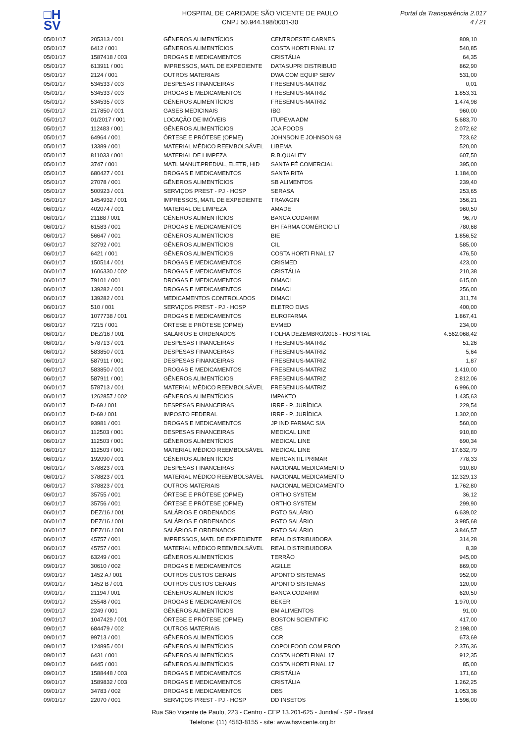□H
SV
HOSPITAL DE CARIDADE SÃO VICENTE DE PAULO
CNPJ 50.944.198/0001-30
Portal da Transparência 2.017
4 / 21
| 05/01/17 | 205313 / 001 | GÊNEROS ALIMENTÍCIOS | CENTROESTE CARNES | 809,10 |
| 05/01/17 | 6412 / 001 | GÊNEROS ALIMENTÍCIOS | COSTA HORTI FINAL 17 | 540,85 |
| 05/01/17 | 1587418 / 003 | DROGAS E MEDICAMENTOS | CRISTÁLIA | 64,35 |
| 05/01/17 | 613911 / 001 | IMPRESSOS, MATL DE EXPEDIENTE | DATASUPRI DISTRIBUID | 862,90 |
| 05/01/17 | 2124 / 001 | OUTROS MATERIAIS | DWA COM EQUIP SERV | 531,00 |
| 05/01/17 | 534533 / 003 | DESPESAS FINANCEIRAS | FRESENIUS-MATRIZ | 0,01 |
| 05/01/17 | 534533 / 003 | DROGAS E MEDICAMENTOS | FRESENIUS-MATRIZ | 1.853,31 |
| 05/01/17 | 534535 / 003 | GÊNEROS ALIMENTÍCIOS | FRESENIUS-MATRIZ | 1.474,98 |
| 05/01/17 | 217850 / 001 | GASES MEDICINAIS | IBG | 960,00 |
| 05/01/17 | 01/2017 / 001 | LOCAÇÃO DE IMÓVEIS | ITUPEVA ADM | 5.683,70 |
| 05/01/17 | 112483 / 001 | GÊNEROS ALIMENTÍCIOS | JCA FOODS | 2.072,62 |
| 05/01/17 | 64964 / 001 | ÓRTESE E PRÓTESE (OPME) | JOHNSON E JOHNSON 68 | 723,62 |
| 05/01/17 | 13389 / 001 | MATERIAL MÉDICO REEMBOLSÁVEL | LIBEMA | 520,00 |
| 05/01/17 | 811033 / 001 | MATERIAL DE LIMPEZA | R.B.QUALITY | 607,50 |
| 05/01/17 | 3747 / 001 | MATL MANUT.PREDIAL, ELETR, HID | SANTA FÉ COMERCIAL | 395,00 |
| 05/01/17 | 680427 / 001 | DROGAS E MEDICAMENTOS | SANTA RITA | 1.184,00 |
| 05/01/17 | 27078 / 001 | GÊNEROS ALIMENTÍCIOS | SB ALIMENTOS | 239,40 |
| 05/01/17 | 500923 / 001 | SERVIÇOS PREST - PJ - HOSP | SERASA | 253,65 |
| 05/01/17 | 1454932 / 001 | IMPRESSOS, MATL DE EXPEDIENTE | TRAVAGIN | 356,21 |
| 06/01/17 | 402074 / 001 | MATERIAL DE LIMPEZA | AMADE | 960,50 |
| 06/01/17 | 21188 / 001 | GÊNEROS ALIMENTÍCIOS | BANCA CODARIM | 96,70 |
| 06/01/17 | 61583 / 001 | DROGAS E MEDICAMENTOS | BH FARMA COMÉRCIO LT | 780,68 |
| 06/01/17 | 56647 / 001 | GÊNEROS ALIMENTÍCIOS | BIE | 1.856,52 |
| 06/01/17 | 32792 / 001 | GÊNEROS ALIMENTÍCIOS | CIL | 585,00 |
| 06/01/17 | 6421 / 001 | GÊNEROS ALIMENTÍCIOS | COSTA HORTI FINAL 17 | 476,50 |
| 06/01/17 | 150514 / 001 | DROGAS E MEDICAMENTOS | CRISMED | 423,00 |
| 06/01/17 | 1606330 / 002 | DROGAS E MEDICAMENTOS | CRISTÁLIA | 210,38 |
| 06/01/17 | 79101 / 001 | DROGAS E MEDICAMENTOS | DIMACI | 615,00 |
| 06/01/17 | 139282 / 001 | DROGAS E MEDICAMENTOS | DIMACI | 256,00 |
| 06/01/17 | 139282 / 001 | MEDICAMENTOS CONTROLADOS | DIMACI | 311,74 |
| 06/01/17 | 510 / 001 | SERVIÇOS PREST - PJ - HOSP | ELETRO DIAS | 400,00 |
| 06/01/17 | 1077738 / 001 | DROGAS E MEDICAMENTOS | EUROFARMA | 1.867,41 |
| 06/01/17 | 7215 / 001 | ÓRTESE E PRÓTESE (OPME) | EVMED | 234,00 |
| 06/01/17 | DEZ/16 / 001 | SALÁRIOS E ORDENADOS | FOLHA DEZEMBRO/2016 - HOSPITAL | 4.562.068,42 |
| 06/01/17 | 578713 / 001 | DESPESAS FINANCEIRAS | FRESENIUS-MATRIZ | 51,26 |
| 06/01/17 | 583850 / 001 | DESPESAS FINANCEIRAS | FRESENIUS-MATRIZ | 5,64 |
| 06/01/17 | 587911 / 001 | DESPESAS FINANCEIRAS | FRESENIUS-MATRIZ | 1,87 |
| 06/01/17 | 583850 / 001 | DROGAS E MEDICAMENTOS | FRESENIUS-MATRIZ | 1.410,00 |
| 06/01/17 | 587911 / 001 | GÊNEROS ALIMENTÍCIOS | FRESENIUS-MATRIZ | 2.812,06 |
| 06/01/17 | 578713 / 001 | MATERIAL MÉDICO REEMBOLSÁVEL | FRESENIUS-MATRIZ | 6.996,00 |
| 06/01/17 | 1262857 / 002 | GÊNEROS ALIMENTÍCIOS | IMPAKTO | 1.435,63 |
| 06/01/17 | D-69 / 001 | DESPESAS FINANCEIRAS | IRRF - P. JURÍDICA | 229,54 |
| 06/01/17 | D-69 / 001 | IMPOSTO FEDERAL | IRRF - P. JURÍDICA | 1.302,00 |
| 06/01/17 | 93981 / 001 | DROGAS E MEDICAMENTOS | JP IND FARMAC S/A | 560,00 |
| 06/01/17 | 112503 / 001 | DESPESAS FINANCEIRAS | MEDICAL LINE | 910,80 |
| 06/01/17 | 112503 / 001 | GÊNEROS ALIMENTÍCIOS | MEDICAL LINE | 690,34 |
| 06/01/17 | 112503 / 001 | MATERIAL MÉDICO REEMBOLSÁVEL | MEDICAL LINE | 17.632,79 |
| 06/01/17 | 192090 / 001 | GÊNEROS ALIMENTÍCIOS | MERCANTIL PRIMAR | 778,33 |
| 06/01/17 | 378823 / 001 | DESPESAS FINANCEIRAS | NACIONAL MEDICAMENTO | 910,80 |
| 06/01/17 | 378823 / 001 | MATERIAL MÉDICO REEMBOLSÁVEL | NACIONAL MEDICAMENTO | 12.329,13 |
| 06/01/17 | 378823 / 001 | OUTROS MATERIAIS | NACIONAL MEDICAMENTO | 1.762,80 |
| 06/01/17 | 35755 / 001 | ÓRTESE E PRÓTESE (OPME) | ORTHO SYSTEM | 36,12 |
| 06/01/17 | 35756 / 001 | ÓRTESE E PRÓTESE (OPME) | ORTHO SYSTEM | 299,90 |
| 06/01/17 | DEZ/16 / 001 | SALÁRIOS E ORDENADOS | PGTO SALÁRIO | 6.639,02 |
| 06/01/17 | DEZ/16 / 001 | SALÁRIOS E ORDENADOS | PGTO SALÁRIO | 3.985,68 |
| 06/01/17 | DEZ/16 / 001 | SALÁRIOS E ORDENADOS | PGTO SALÁRIO | 3.846,57 |
| 06/01/17 | 45757 / 001 | IMPRESSOS, MATL DE EXPEDIENTE | REAL DISTRIBUIDORA | 314,28 |
| 06/01/17 | 45757 / 001 | MATERIAL MÉDICO REEMBOLSÁVEL | REAL DISTRIBUIDORA | 8,39 |
| 06/01/17 | 63249 / 001 | GÊNEROS ALIMENTÍCIOS | TERRÃO | 945,00 |
| 09/01/17 | 30610 / 002 | DROGAS E MEDICAMENTOS | AGILLE | 869,00 |
| 09/01/17 | 1452 A / 001 | OUTROS CUSTOS GERAIS | APONTO SISTEMAS | 952,00 |
| 09/01/17 | 1452 B / 001 | OUTROS CUSTOS GERAIS | APONTO SISTEMAS | 120,00 |
| 09/01/17 | 21194 / 001 | GÊNEROS ALIMENTÍCIOS | BANCA CODARIM | 620,50 |
| 09/01/17 | 25548 / 001 | DROGAS E MEDICAMENTOS | BEKER | 1.970,00 |
| 09/01/17 | 2249 / 001 | GÊNEROS ALIMENTÍCIOS | BM ALIMENTOS | 91,00 |
| 09/01/17 | 1047429 / 001 | ÓRTESE E PRÓTESE (OPME) | BOSTON SCIENTIFIC | 417,00 |
| 09/01/17 | 684479 / 002 | OUTROS MATERIAIS | CBS | 2.198,00 |
| 09/01/17 | 99713 / 001 | GÊNEROS ALIMENTÍCIOS | CCR | 673,69 |
| 09/01/17 | 124895 / 001 | GÊNEROS ALIMENTÍCIOS | COPOLFOOD COM PROD | 2.376,36 |
| 09/01/17 | 6431 / 001 | GÊNEROS ALIMENTÍCIOS | COSTA HORTI FINAL 17 | 912,35 |
| 09/01/17 | 6445 / 001 | GÊNEROS ALIMENTÍCIOS | COSTA HORTI FINAL 17 | 85,00 |
| 09/01/17 | 1588448 / 003 | DROGAS E MEDICAMENTOS | CRISTÁLIA | 171,60 |
| 09/01/17 | 1589832 / 003 | DROGAS E MEDICAMENTOS | CRISTÁLIA | 1.262,25 |
| 09/01/17 | 34783 / 002 | DROGAS E MEDICAMENTOS | DBS | 1.053,36 |
| 09/01/17 | 22070 / 001 | SERVIÇOS PREST - PJ - HOSP | DD INSETOS | 1.596,00 |
Rua São Vicente de Paulo, 223 - Centro - CEP 13.201-625 - Jundiaí - SP - Brasil
Telefone: (11) 4583-8155 - site: www.hsvicente.org.br